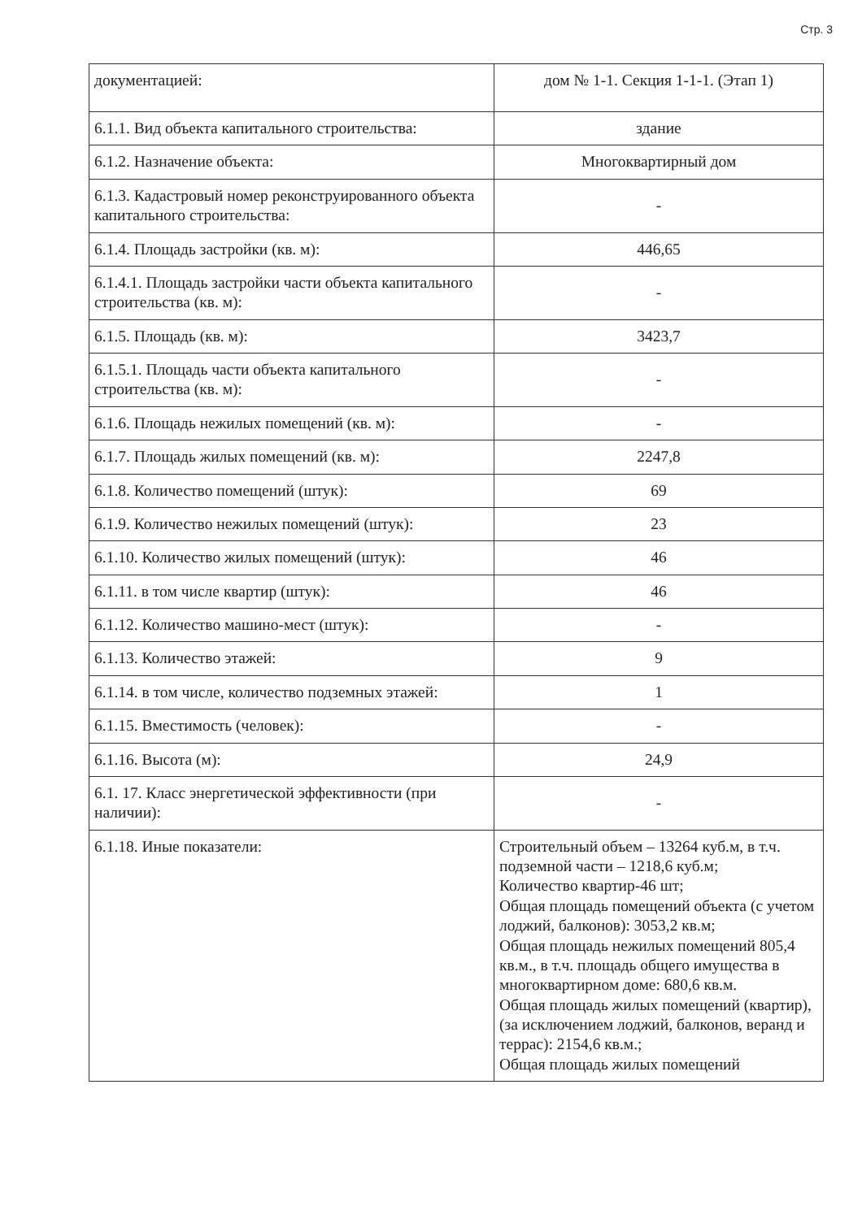Стр. 3
| документацией: | дом № 1-1. Секция 1-1-1. (Этап 1) |
| 6.1.1. Вид объекта капитального строительства: | здание |
| 6.1.2. Назначение объекта: | Многоквартирный дом |
| 6.1.3. Кадастровый номер реконструированного объекта капитального строительства: | - |
| 6.1.4. Площадь застройки (кв. м): | 446,65 |
| 6.1.4.1. Площадь застройки части объекта капитального строительства (кв. м): | - |
| 6.1.5. Площадь (кв. м): | 3423,7 |
| 6.1.5.1. Площадь части объекта капитального строительства (кв. м): | - |
| 6.1.6. Площадь нежилых помещений (кв. м): | - |
| 6.1.7. Площадь жилых помещений (кв. м): | 2247,8 |
| 6.1.8. Количество помещений (штук): | 69 |
| 6.1.9. Количество нежилых помещений (штук): | 23 |
| 6.1.10. Количество жилых помещений (штук): | 46 |
| 6.1.11. в том числе квартир (штук): | 46 |
| 6.1.12. Количество машино-мест (штук): | - |
| 6.1.13. Количество этажей: | 9 |
| 6.1.14. в том числе, количество подземных этажей: | 1 |
| 6.1.15. Вместимость (человек): | - |
| 6.1.16. Высота (м): | 24,9 |
| 6.1. 17. Класс энергетической эффективности (при наличии): | - |
| 6.1.18. Иные показатели: | Строительный объем – 13264 куб.м, в т.ч. подземной части – 1218,6 куб.м; Количество квартир-46 шт; Общая площадь помещений объекта (с учетом лоджий, балконов): 3053,2 кв.м; Общая площадь нежилых помещений 805,4 кв.м., в т.ч. площадь общего имущества в многоквартирном доме: 680,6 кв.м. Общая площадь жилых помещений (квартир), (за исключением лоджий, балконов, веранд и террас): 2154,6 кв.м.; Общая площадь жилых помещений |